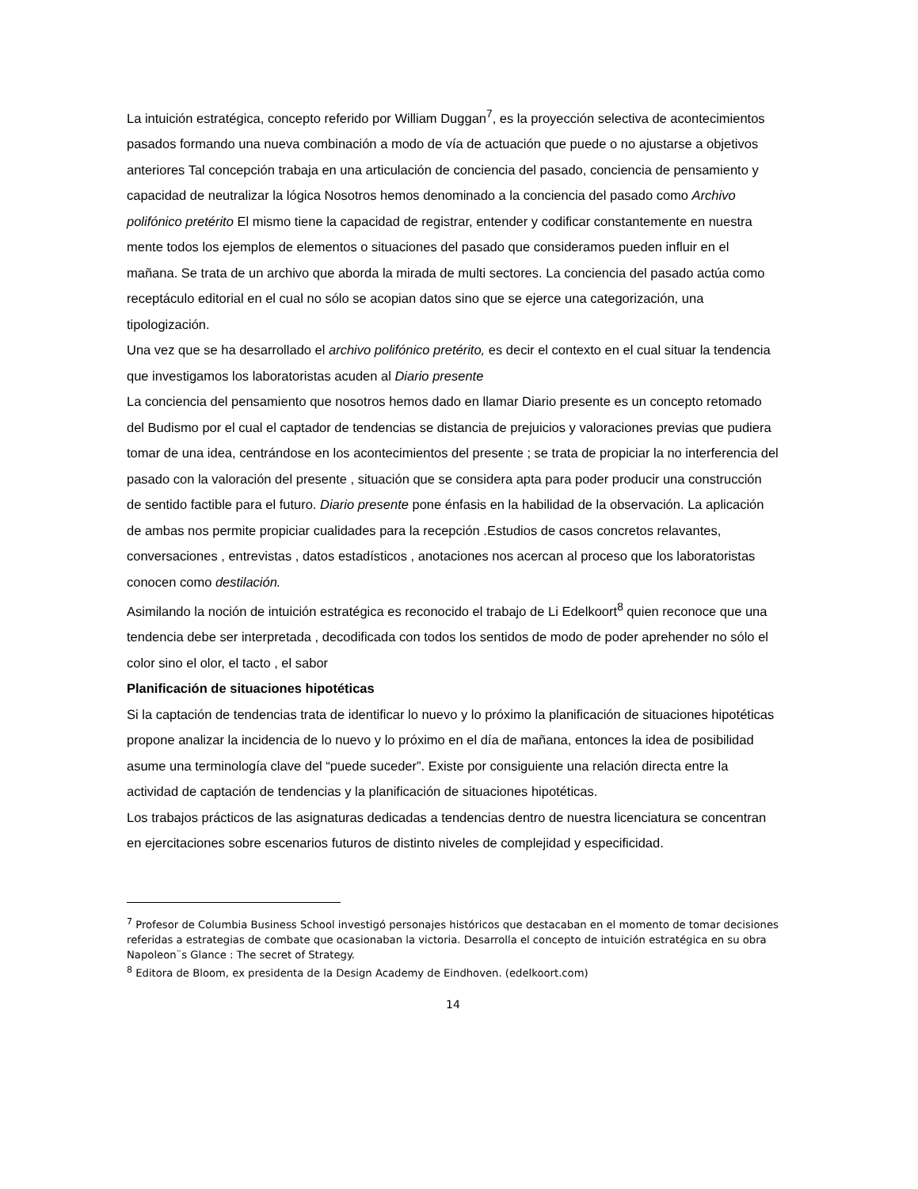La intuición estratégica, concepto referido por William Duggan<sup>7</sup>, es la proyección selectiva de acontecimientos pasados formando una nueva combinación a modo de vía de actuación que puede o no ajustarse a objetivos anteriores Tal concepción trabaja en una articulación de conciencia del pasado, conciencia de pensamiento y capacidad de neutralizar la lógica Nosotros hemos denominado a la conciencia del pasado como Archivo polifónico pretérito El mismo tiene la capacidad de registrar, entender y codificar constantemente en nuestra mente todos los ejemplos de elementos o situaciones del pasado que consideramos pueden influir en el mañana. Se trata de un archivo que aborda la mirada de multi sectores. La conciencia del pasado actúa como receptáculo editorial en el cual no sólo se acopian datos sino que se ejerce una categorización, una tipologización.
Una vez que se ha desarrollado el archivo polifónico pretérito, es decir el contexto en el cual situar la tendencia que investigamos los laboratoristas acuden al Diario presente
La conciencia del pensamiento que nosotros hemos dado en llamar Diario presente es un concepto retomado del Budismo por el cual el captador de tendencias se distancia de prejuicios y valoraciones previas que pudiera tomar de una idea, centrándose en los acontecimientos del presente ; se trata de propiciar la no interferencia del pasado con la valoración del presente , situación que se considera apta para poder producir una construcción de sentido factible para el futuro. Diario presente pone énfasis en la habilidad de la observación. La aplicación de ambas nos permite propiciar cualidades para la recepción .Estudios de casos concretos relavantes, conversaciones , entrevistas , datos estadísticos , anotaciones nos acercan al proceso que los laboratoristas conocen como destilación.
Asimilando la noción de intuición estratégica es reconocido el trabajo de Li Edelkoort<sup>8</sup> quien reconoce que una tendencia debe ser interpretada , decodificada con todos los sentidos de modo de poder aprehender no sólo el color sino el olor, el tacto , el sabor
Planificación de situaciones hipotéticas
Si la captación de tendencias trata de identificar lo nuevo y lo próximo la planificación de situaciones hipotéticas propone analizar la incidencia de lo nuevo y lo próximo en el día de mañana, entonces la idea de posibilidad asume una terminología clave del “puede suceder”. Existe por consiguiente una relación directa entre la actividad de captación de tendencias y la planificación de situaciones hipotéticas.
Los trabajos prácticos de las asignaturas dedicadas a tendencias dentro de nuestra licenciatura se concentran en ejercitaciones sobre escenarios futuros de distinto niveles de complejidad y especificidad.
<sup>7</sup> Profesor de Columbia Business School investigó personajes históricos que destacaban en el momento de tomar decisiones referidas a estrategias de combate que ocasionaban la victoria. Desarrolla el concepto de intuición estratégica en su obra Napoleon¨s Glance : The secret of Strategy.
<sup>8</sup> Editora de Bloom, ex presidenta de la Design Academy de Eindhoven. (edelkoort.com)
14